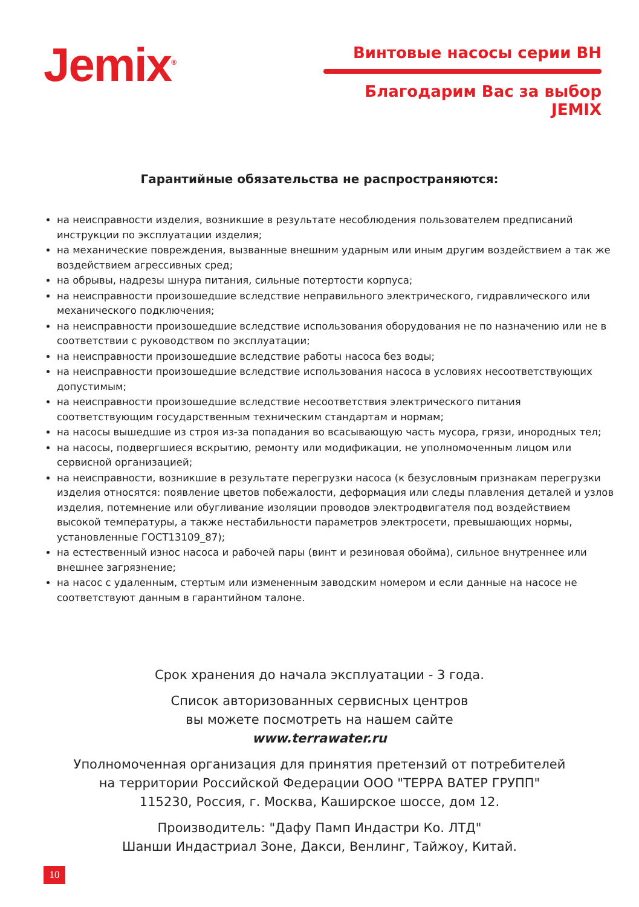Jemix<sup>®</sup>
Винтовые насосы серии ВН
Благодарим Вас за выбор JEMIX
Гарантийные обязательства не распространяются:
на неисправности изделия, возникшие в результате несоблюдения пользователем предписаний инструкции по эксплуатации изделия;
на механические повреждения, вызванные внешним ударным или иным другим воздействием а так же воздействием агрессивных сред;
на обрывы, надрезы шнура питания, сильные потертости корпуса;
на неисправности произошедшие вследствие неправильного электрического, гидравлического или механического подключения;
на неисправности произошедшие вследствие использования оборудования не по назначению или не в соответствии с руководством по эксплуатации;
на неисправности произошедшие вследствие работы насоса без воды;
на неисправности произошедшие вследствие использования насоса в условиях несоответствующих допустимым;
на неисправности произошедшие вследствие несоответствия электрического питания соответствующим государственным техническим стандартам и нормам;
на насосы вышедшие из строя из-за попадания во всасывающую часть мусора, грязи, инородных тел;
на насосы, подвергшиеся вскрытию, ремонту или модификации, не уполномоченным лицом или сервисной организацией;
на неисправности, возникшие в результате перегрузки насоса (к безусловным признакам перегрузки изделия относятся: появление цветов побежалости, деформация или следы плавления деталей и узлов изделия, потемнение или обугливание изоляции проводов электродвигателя под воздействием высокой температуры, а также нестабильности параметров электросети, превышающих нормы, установленные ГОСТ13109_87);
на естественный износ насоса и рабочей пары (винт и резиновая обойма), сильное внутреннее или внешнее загрязнение;
на насос с удаленным, стертым или измененным заводским номером и если данные на насосе не соответствуют данным в гарантийном талоне.
Срок хранения до начала эксплуатации - 3 года.
Список авторизованных сервисных центров
вы можете посмотреть на нашем сайте
www.terrawater.ru
Уполномоченная организация для принятия претензий от потребителей
на территории Российской Федерации ООО "ТЕРРА ВАТЕР ГРУПП"
115230, Россия, г. Москва, Каширское шоссе, дом 12.
Производитель: "Дафу Памп Индастри Ко. ЛТД"
Шанши Индастриал Зоне, Дакси, Венлинг, Тайжоу, Китай.
10